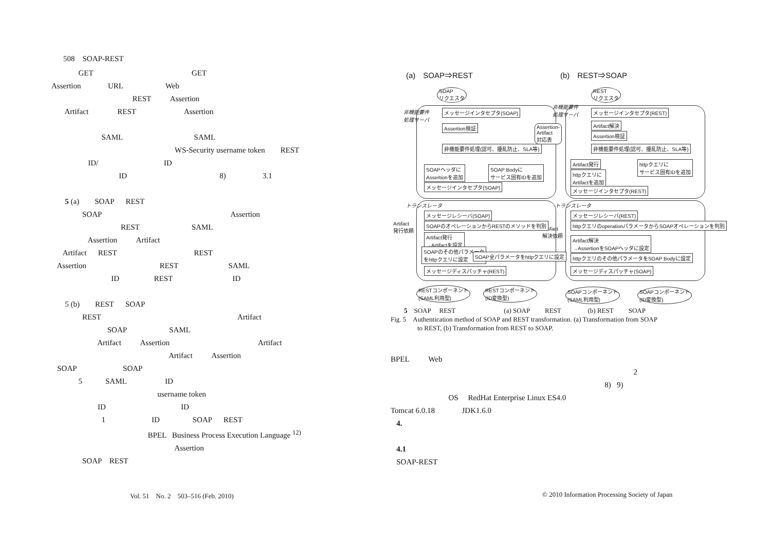508　SOAP-REST
GET GET
Assertion URL Web
REST Assertion
Artifact REST Assertion
SAML SAML
WS-Security username token REST
ID/ ID
ID 8) 3.1
5 (a) SOAP REST
SOAP Assertion
REST SAML
Assertion Artifact
Artifact REST REST
Assertion REST SAML
ID REST ID
5 (b) REST SOAP
REST Artifact
SOAP SAML
Artifact Assertion Artifact
Artifact Assertion
SOAP SOAP
5 SAML ID
username token
ID ID
1 ID SOAP REST
BPEL Business Process Execution Language <sup>12)</sup>
Assertion
SOAP REST
(a)　SOAP⇒REST (b)　REST⇒SOAP
SOAP
リクエスタ
REST
リクエスタ
非機能要件
処理サーバ
非機能要件
処理サーバ
メッセージインタセプタ(SOAP) メッセージインタセプタ(REST)
Assertion検証
Assertion-
Artifact
対応表
Artifact解決
Assertion検証
非機能要件処理(認可、擾乱防止、SLA等) 非機能要件処理(認可、擾乱防止、SLA等)
SOAPヘッダに
Assertionを追加
SOAP Bodyに
サービス固有IDを追加
Artifact発行
httpクエリに
Artifactを追加
httpクエリに
サービス固有IDを追加
メッセージインタセプタ(SOAP)
メッセージインタセプタ(REST)
トランスレータ トランスレータ
メッセージレシーバ(SOAP) メッセージレシーバ(REST)
Artifact
発行依頼
Artifact
解決依頼
SOAPのオペレーションからRESTのメソッドを判別 httpクエリのoperationパラメータからSOAPオペレーションを判別
Artifact発行
→Artifactを設定
Artifact解決
→AssertionをSOAPヘッダに設定
SOAPのその他パラメータ
をhttpクエリに設定
SOAP全パラメータをhttpクエリに設定 httpクエリのその他パラメータをSOAP Bodyに設定
メッセージディスパッチャ(REST) メッセージディスパッチャ(SOAP)
RESTコンポーネント
(SAML利用型)
RESTコンポーネント
(ID変換型)
SOAPコンポーネント
(SAML利用型)
SOAPコンポーネント
(ID変換型)
　　5　SOAP　 REST　　　　　　　 (a) SOAP　　 REST　　　　(b) REST　　 SOAP
Fig. 5　Authentication method of SOAP and REST transformation. (a) Transformation from SOAP
　　　　to REST, (b) Transformation from REST to SOAP.
BPEL Web
2
8) 9)
OS RedHat Enterprise Linux ES4.0
Tomcat 6.0.18 JDK1.6.0
4.
4.1
SOAP-REST
Vol. 51　No. 2　503–516 (Feb. 2010)
© 2010 Information Processing Society of Japan